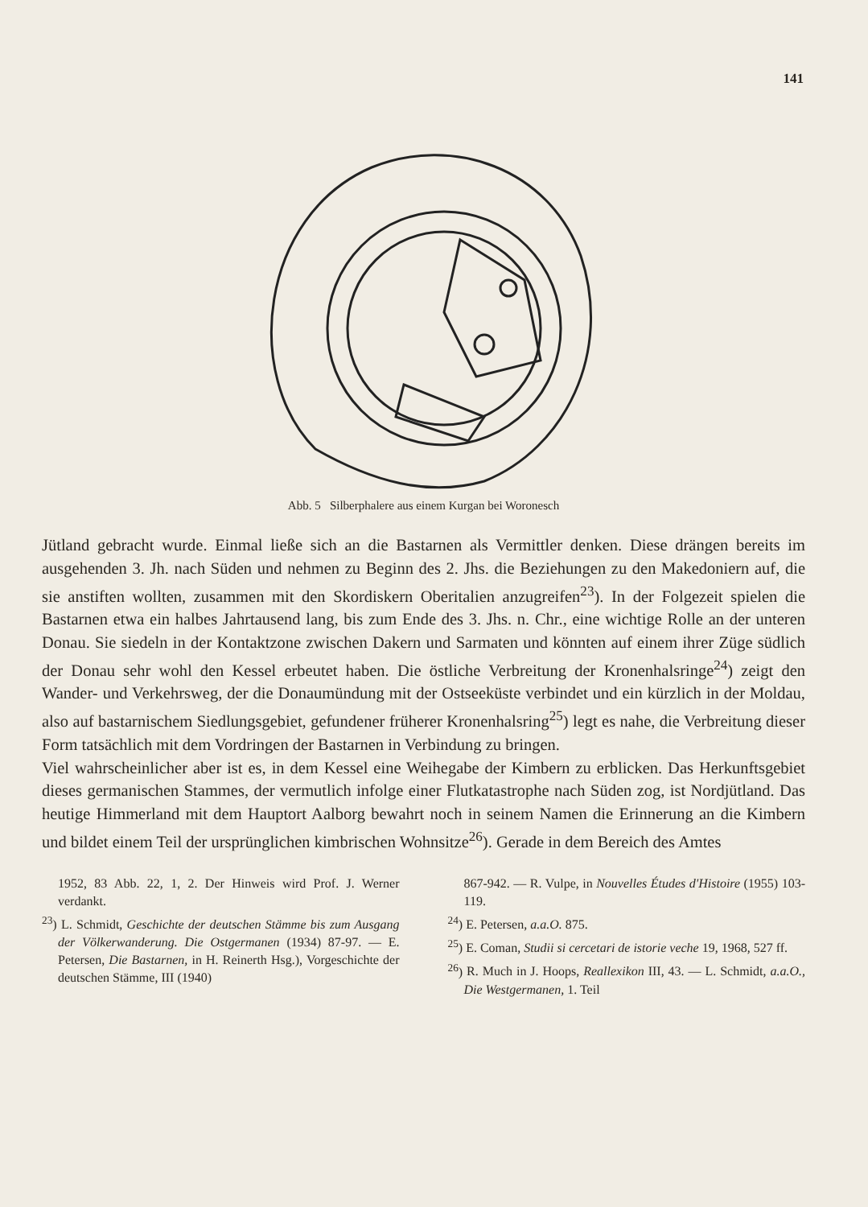141
Abb. 5 Silberphalere aus einem Kurgan bei Woronesch
Jütland gebracht wurde. Einmal ließe sich an die Bastarnen als Vermittler denken. Diese drängen bereits im ausgehenden 3. Jh. nach Süden und nehmen zu Beginn des 2. Jhs. die Beziehungen zu den Makedoniern auf, die sie anstiften wollten, zusammen mit den Skordiskern Oberitalien anzugreifen<sup>23</sup>). In der Folgezeit spielen die Bastarnen etwa ein halbes Jahrtausend lang, bis zum Ende des 3. Jhs. n. Chr., eine wichtige Rolle an der unteren Donau. Sie siedeln in der Kontaktzone zwischen Dakern und Sarmaten und könnten auf einem ihrer Züge südlich der Donau sehr wohl den Kessel erbeutet haben. Die östliche Verbreitung der Kronenhalsringe<sup>24</sup>) zeigt den Wander- und Verkehrsweg, der die Donaumündung mit der Ostseeküste verbindet und ein kürzlich in der Moldau, also auf bastarnischem Siedlungsgebiet, gefundener früherer Kronenhalsring<sup>25</sup>) legt es nahe, die Verbreitung dieser Form tatsächlich mit dem Vordringen der Bastarnen in Verbindung zu bringen.
Viel wahrscheinlicher aber ist es, in dem Kessel eine Weihegabe der Kimbern zu erblicken. Das Herkunftsgebiet dieses germanischen Stammes, der vermutlich infolge einer Flutkatastrophe nach Süden zog, ist Nordjütland. Das heutige Himmerland mit dem Hauptort Aalborg bewahrt noch in seinem Namen die Erinnerung an die Kimbern und bildet einem Teil der ursprünglichen kimbrischen Wohnsitze<sup>26</sup>). Gerade in dem Bereich des Amtes
1952, 83 Abb. 22, 1, 2. Der Hinweis wird Prof. J. Werner verdankt.
<sup>23</sup>) L. Schmidt, Geschichte der deutschen Stämme bis zum Ausgang der Völkerwanderung. Die Ostgermanen (1934) 87-97. — E. Petersen, Die Bastarnen, in H. Reinerth Hsg.), Vorgeschichte der deutschen Stämme, III (1940)
867-942. — R. Vulpe, in Nouvelles Études d'Histoire (1955) 103-119.
<sup>24</sup>) E. Petersen, a.a.O. 875.
<sup>25</sup>) E. Coman, Studii si cercetari de istorie veche 19, 1968, 527 ff.
<sup>26</sup>) R. Much in J. Hoops, Reallexikon III, 43. — L. Schmidt, a.a.O., Die Westgermanen, 1. Teil